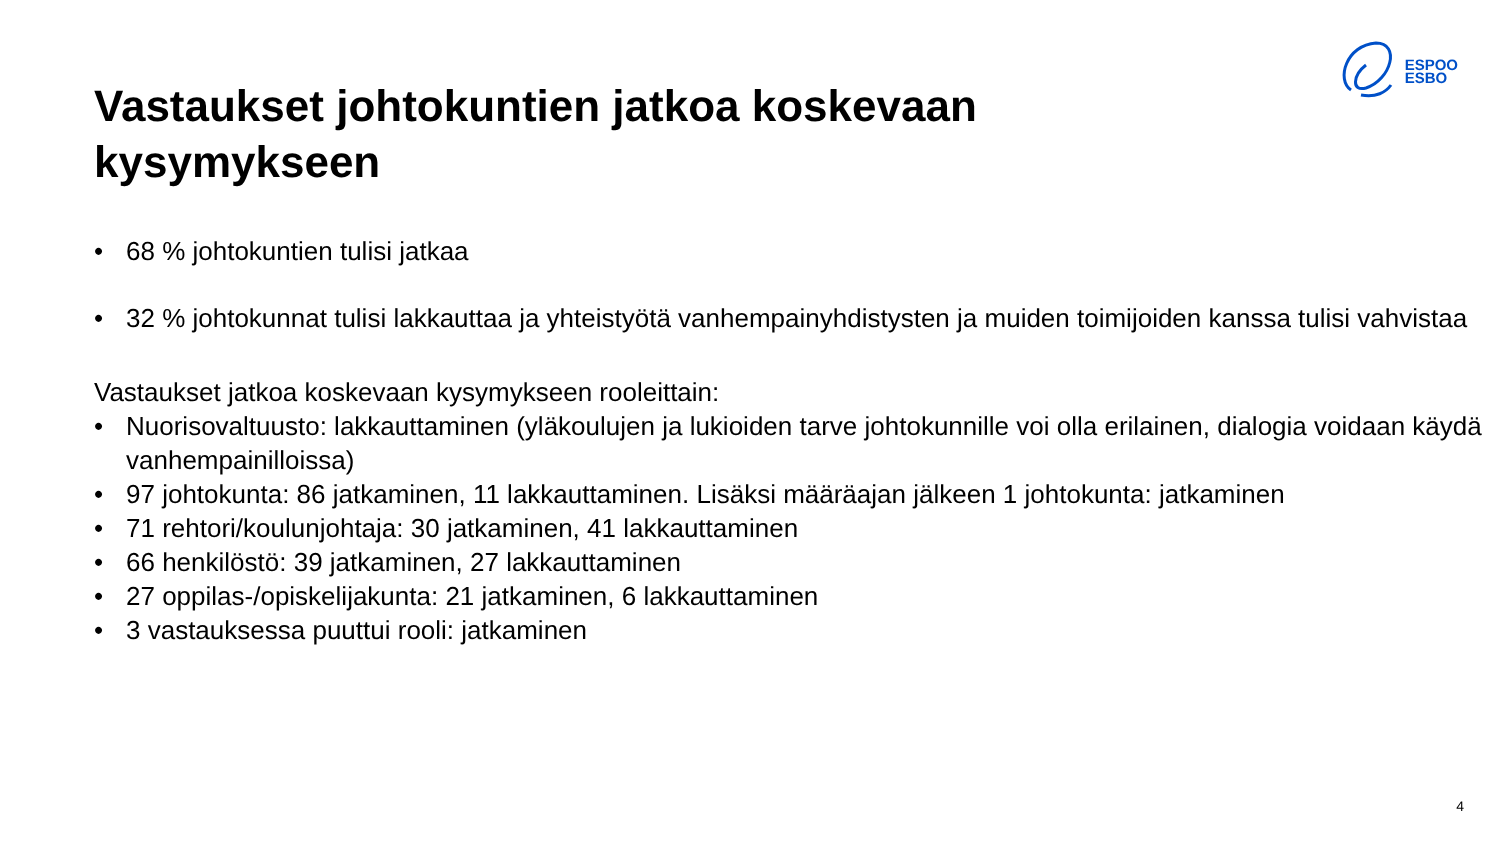ESPOO
ESBO
Vastaukset johtokuntien jatkoa koskevaan kysymykseen
• 68 % johtokuntien tulisi jatkaa
• 32 % johtokunnat tulisi lakkauttaa ja yhteistyötä vanhempainyhdistysten ja muiden toimijoiden kanssa tulisi vahvistaa
Vastaukset jatkoa koskevaan kysymykseen rooleittain:
• Nuorisovaltuusto: lakkauttaminen (yläkoulujen ja lukioiden tarve johtokunnille voi olla erilainen, dialogia voidaan käydä vanhempainilloissa)
• 97 johtokunta: 86 jatkaminen, 11 lakkauttaminen. Lisäksi määräajan jälkeen 1 johtokunta: jatkaminen
• 71 rehtori/koulunjohtaja: 30 jatkaminen, 41 lakkauttaminen
• 66 henkilöstö: 39 jatkaminen, 27 lakkauttaminen
• 27 oppilas-/opiskelijakunta: 21 jatkaminen, 6 lakkauttaminen
• 3 vastauksessa puuttui rooli: jatkaminen
4